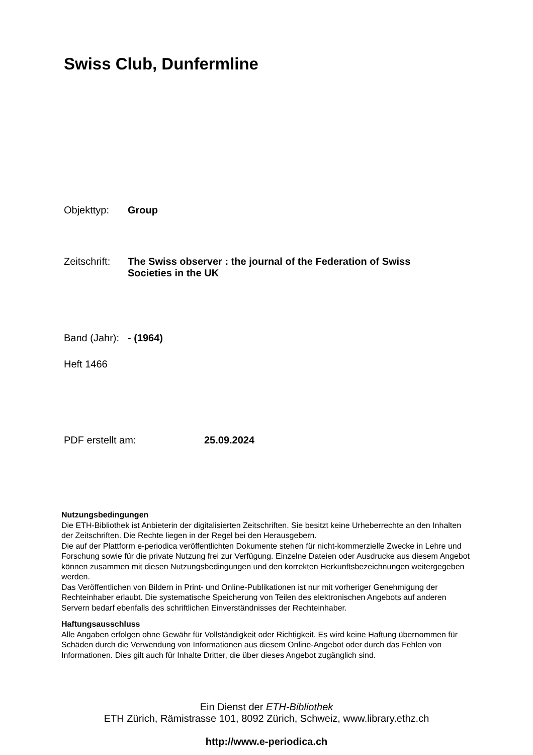Swiss Club, Dunfermline
Objekttyp: Group
Zeitschrift: The Swiss observer : the journal of the Federation of Swiss Societies in the UK
Band (Jahr): - (1964)
Heft 1466
PDF erstellt am: 25.09.2024
Nutzungsbedingungen
Die ETH-Bibliothek ist Anbieterin der digitalisierten Zeitschriften. Sie besitzt keine Urheberrechte an den Inhalten der Zeitschriften. Die Rechte liegen in der Regel bei den Herausgebern.
Die auf der Plattform e-periodica veröffentlichten Dokumente stehen für nicht-kommerzielle Zwecke in Lehre und Forschung sowie für die private Nutzung frei zur Verfügung. Einzelne Dateien oder Ausdrucke aus diesem Angebot können zusammen mit diesen Nutzungsbedingungen und den korrekten Herkunftsbezeichnungen weitergegeben werden.
Das Veröffentlichen von Bildern in Print- und Online-Publikationen ist nur mit vorheriger Genehmigung der Rechteinhaber erlaubt. Die systematische Speicherung von Teilen des elektronischen Angebots auf anderen Servern bedarf ebenfalls des schriftlichen Einverständnisses der Rechteinhaber.
Haftungsausschluss
Alle Angaben erfolgen ohne Gewähr für Vollständigkeit oder Richtigkeit. Es wird keine Haftung übernommen für Schäden durch die Verwendung von Informationen aus diesem Online-Angebot oder durch das Fehlen von Informationen. Dies gilt auch für Inhalte Dritter, die über dieses Angebot zugänglich sind.
Ein Dienst der ETH-Bibliothek
ETH Zürich, Rämistrasse 101, 8092 Zürich, Schweiz, www.library.ethz.ch
http://www.e-periodica.ch